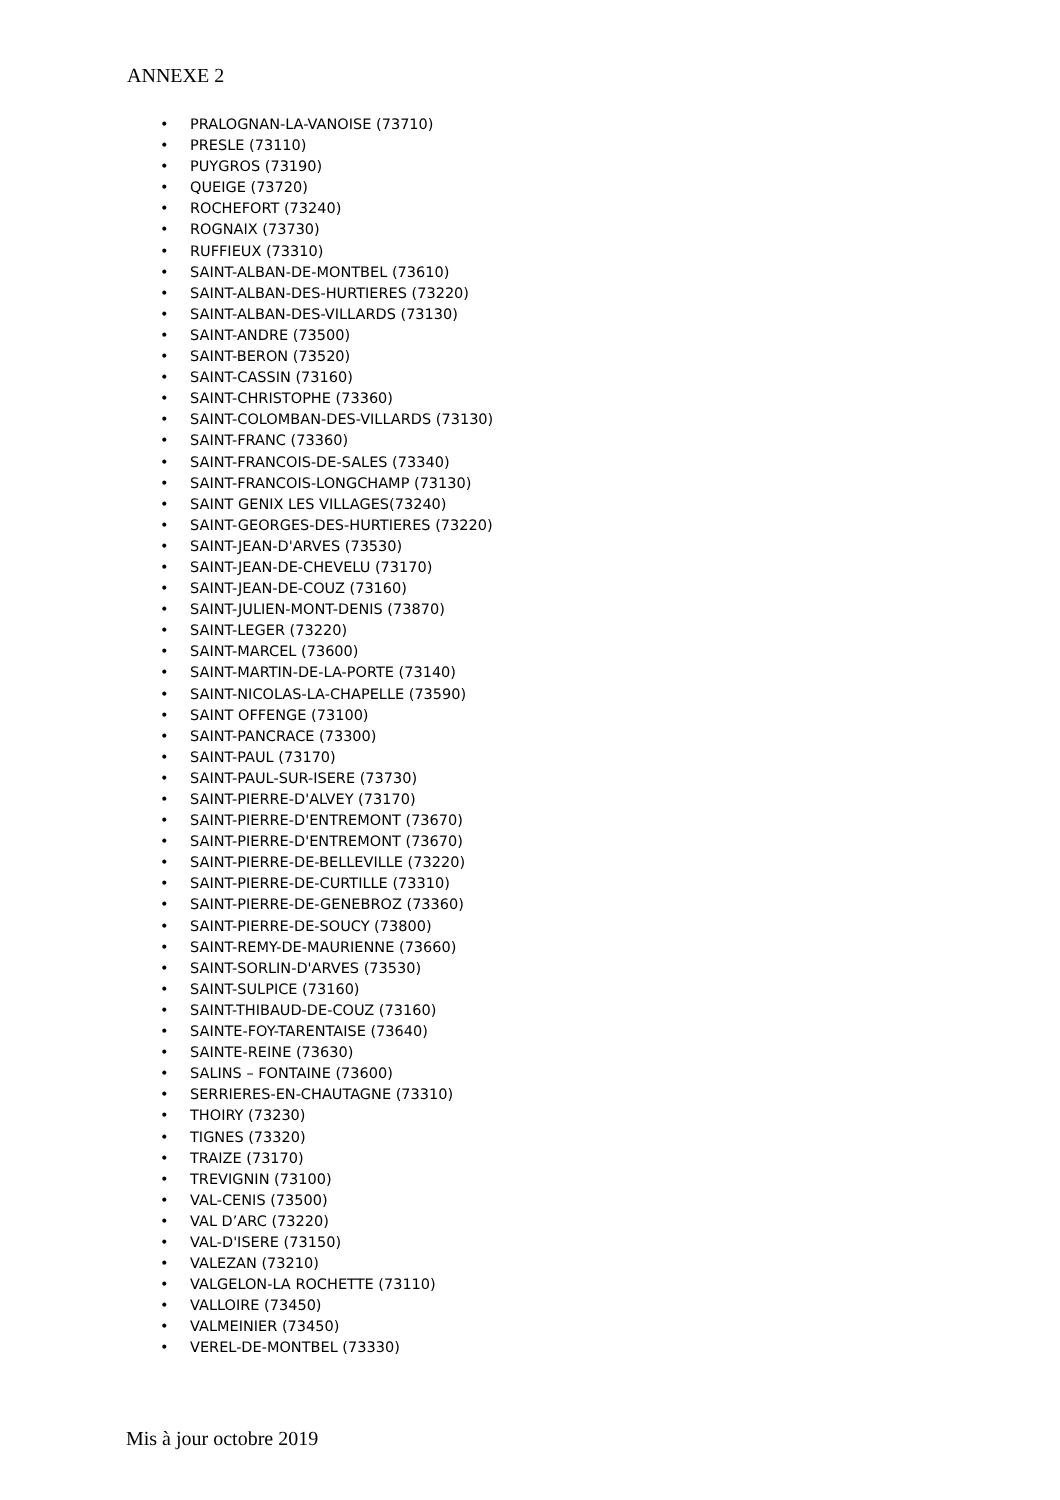ANNEXE 2
• PRALOGNAN-LA-VANOISE (73710)
• PRESLE (73110)
• PUYGROS (73190)
• QUEIGE (73720)
• ROCHEFORT (73240)
• ROGNAIX (73730)
• RUFFIEUX (73310)
• SAINT-ALBAN-DE-MONTBEL (73610)
• SAINT-ALBAN-DES-HURTIERES (73220)
• SAINT-ALBAN-DES-VILLARDS (73130)
• SAINT-ANDRE (73500)
• SAINT-BERON (73520)
• SAINT-CASSIN (73160)
• SAINT-CHRISTOPHE (73360)
• SAINT-COLOMBAN-DES-VILLARDS (73130)
• SAINT-FRANC (73360)
• SAINT-FRANCOIS-DE-SALES (73340)
• SAINT-FRANCOIS-LONGCHAMP (73130)
• SAINT GENIX LES VILLAGES(73240)
• SAINT-GEORGES-DES-HURTIERES (73220)
• SAINT-JEAN-D'ARVES (73530)
• SAINT-JEAN-DE-CHEVELU (73170)
• SAINT-JEAN-DE-COUZ (73160)
• SAINT-JULIEN-MONT-DENIS (73870)
• SAINT-LEGER (73220)
• SAINT-MARCEL (73600)
• SAINT-MARTIN-DE-LA-PORTE (73140)
• SAINT-NICOLAS-LA-CHAPELLE (73590)
• SAINT OFFENGE (73100)
• SAINT-PANCRACE (73300)
• SAINT-PAUL (73170)
• SAINT-PAUL-SUR-ISERE (73730)
• SAINT-PIERRE-D'ALVEY (73170)
• SAINT-PIERRE-D'ENTREMONT (73670)
• SAINT-PIERRE-D'ENTREMONT (73670)
• SAINT-PIERRE-DE-BELLEVILLE (73220)
• SAINT-PIERRE-DE-CURTILLE (73310)
• SAINT-PIERRE-DE-GENEBROZ (73360)
• SAINT-PIERRE-DE-SOUCY (73800)
• SAINT-REMY-DE-MAURIENNE (73660)
• SAINT-SORLIN-D'ARVES (73530)
• SAINT-SULPICE (73160)
• SAINT-THIBAUD-DE-COUZ (73160)
• SAINTE-FOY-TARENTAISE (73640)
• SAINTE-REINE (73630)
• SALINS – FONTAINE (73600)
• SERRIERES-EN-CHAUTAGNE (73310)
• THOIRY (73230)
• TIGNES (73320)
• TRAIZE (73170)
• TREVIGNIN (73100)
• VAL-CENIS (73500)
• VAL D’ARC (73220)
• VAL-D'ISERE (73150)
• VALEZAN (73210)
• VALGELON-LA ROCHETTE (73110)
• VALLOIRE (73450)
• VALMEINIER (73450)
• VEREL-DE-MONTBEL (73330)
Mis à jour octobre 2019